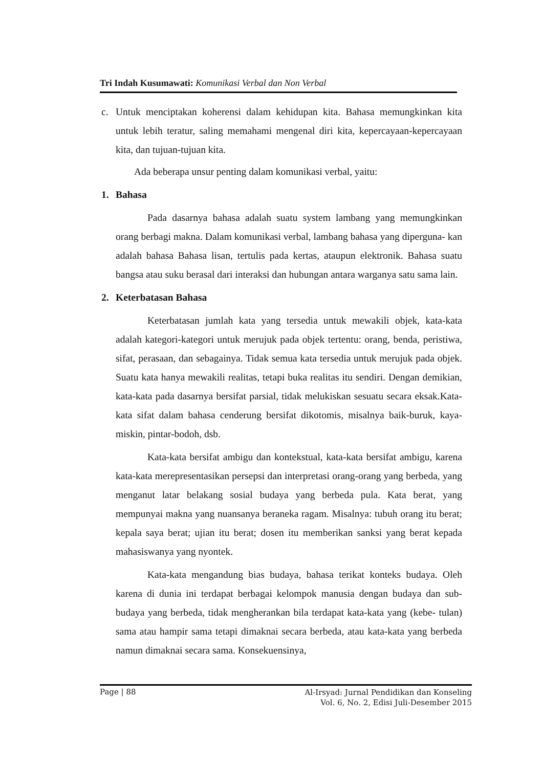Tri Indah Kusumawati: Komunikasi Verbal dan Non Verbal
c. Untuk menciptakan koherensi dalam kehidupan kita. Bahasa memungkinkan kita untuk lebih teratur, saling memahami mengenal diri kita, kepercayaan-kepercayaan kita, dan tujuan-tujuan kita.
Ada beberapa unsur penting dalam komunikasi verbal, yaitu:
1. Bahasa
Pada dasarnya bahasa adalah suatu system lambang yang memungkinkan orang berbagi makna. Dalam komunikasi verbal, lambang bahasa yang diperguna- kan adalah bahasa Bahasa lisan, tertulis pada kertas, ataupun elektronik. Bahasa suatu bangsa atau suku berasal dari interaksi dan hubungan antara warganya satu sama lain.
2. Keterbatasan Bahasa
Keterbatasan jumlah kata yang tersedia untuk mewakili objek, kata-kata adalah kategori-kategori untuk merujuk pada objek tertentu: orang, benda, peristiwa, sifat, perasaan, dan sebagainya. Tidak semua kata tersedia untuk merujuk pada objek. Suatu kata hanya mewakili realitas, tetapi buka realitas itu sendiri. Dengan demikian, kata-kata pada dasarnya bersifat parsial, tidak melukiskan sesuatu secara eksak.Kata-kata sifat dalam bahasa cenderung bersifat dikotomis, misalnya baik-buruk, kaya-miskin, pintar-bodoh, dsb.
Kata-kata bersifat ambigu dan kontekstual, kata-kata bersifat ambigu, karena kata-kata merepresentasikan persepsi dan interpretasi orang-orang yang berbeda, yang menganut latar belakang sosial budaya yang berbeda pula. Kata berat, yang mempunyai makna yang nuansanya beraneka ragam. Misalnya: tubuh orang itu berat; kepala saya berat; ujian itu berat; dosen itu memberikan sanksi yang berat kepada mahasiswanya yang nyontek.
Kata-kata mengandung bias budaya, bahasa terikat konteks budaya. Oleh karena di dunia ini terdapat berbagai kelompok manusia dengan budaya dan sub- budaya yang berbeda, tidak mengherankan bila terdapat kata-kata yang (kebe- tulan) sama atau hampir sama tetapi dimaknai secara berbeda, atau kata-kata yang berbeda namun dimaknai secara sama. Konsekuensinya,
Page | 88 Al-Irsyad: Jurnal Pendidikan dan Konseling
Vol. 6, No. 2, Edisi Juli-Desember 2015